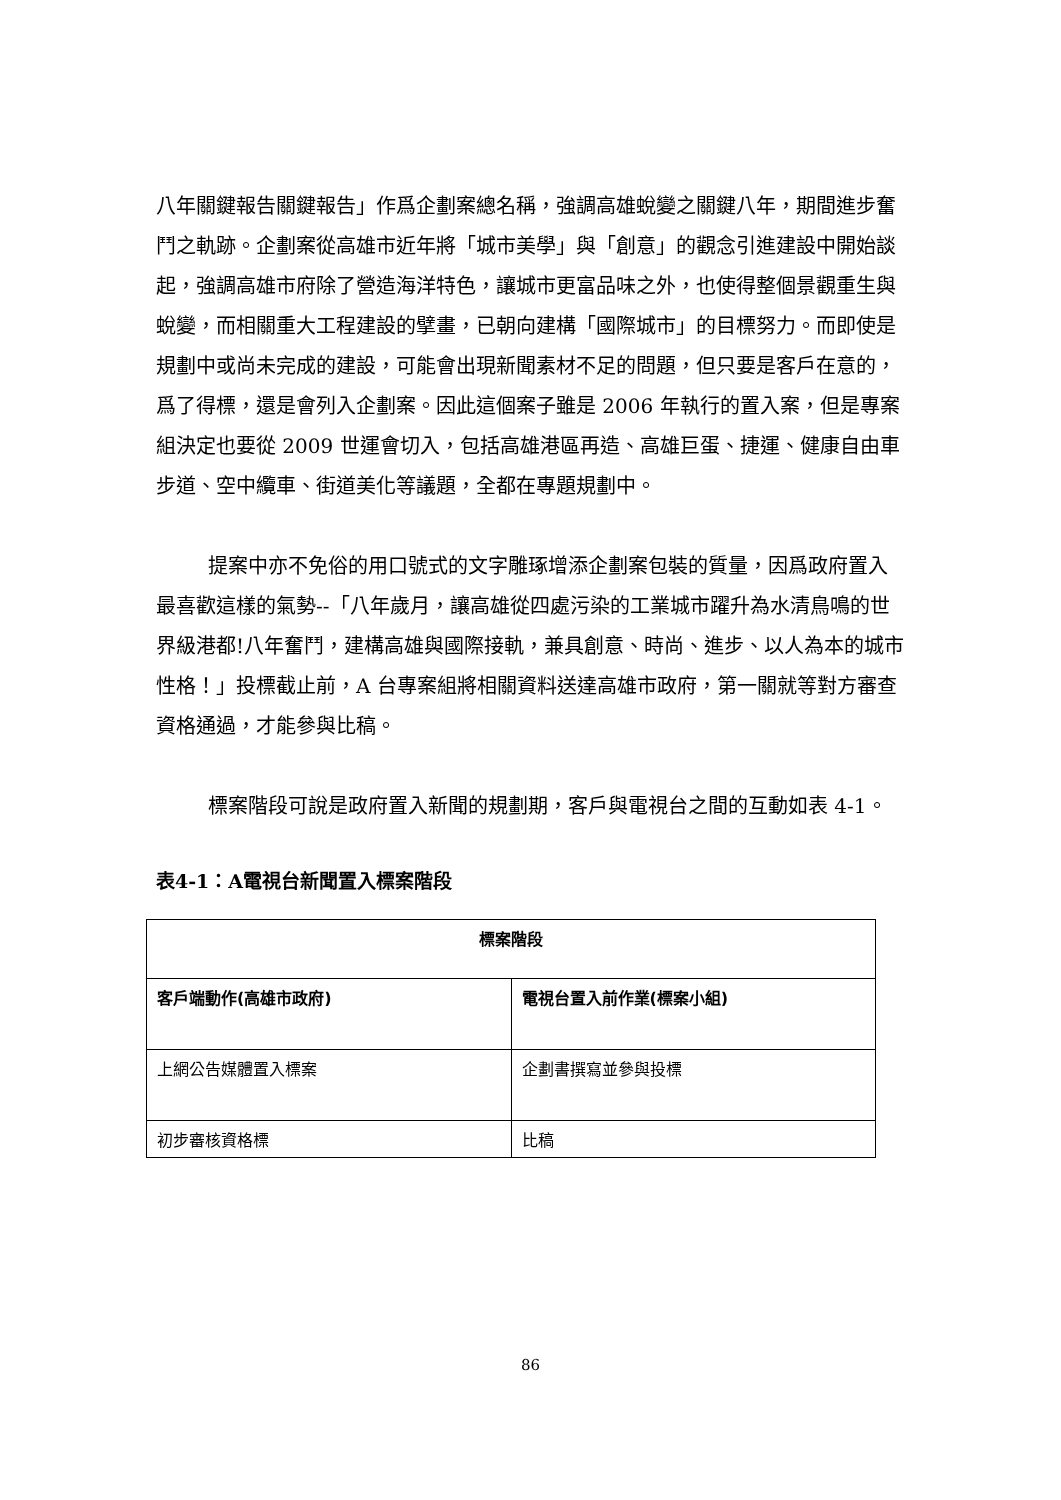八年關鍵報告關鍵報告」作爲企劃案總名稱，強調高雄蛻變之關鍵八年，期間進步奮鬥之軌跡。企劃案從高雄市近年將「城市美學」與「創意」的觀念引進建設中開始談起，強調高雄市府除了營造海洋特色，讓城市更富品味之外，也使得整個景觀重生與蛻變，而相關重大工程建設的擘畫，已朝向建構「國際城市」的目標努力。而即使是規劃中或尚未完成的建設，可能會出現新聞素材不足的問題，但只要是客戶在意的，爲了得標，還是會列入企劃案。因此這個案子雖是 2006 年執行的置入案，但是專案組決定也要從 2009 世運會切入，包括高雄港區再造、高雄巨蛋、捷運、健康自由車步道、空中纜車、街道美化等議題，全都在專題規劃中。
提案中亦不免俗的用口號式的文字雕琢增添企劃案包裝的質量，因爲政府置入最喜歡這樣的氣勢--「八年歲月，讓高雄從四處污染的工業城市躍升為水清鳥鳴的世界級港都!八年奮鬥，建構高雄與國際接軌，兼具創意、時尚、進步、以人為本的城市性格！」投標截止前，A 台專案組將相關資料送達高雄市政府，第一關就等對方審查資格通過，才能參與比稿。
標案階段可說是政府置入新聞的規劃期，客戶與電視台之間的互動如表 4-1。
表4-1：A電視台新聞置入標案階段
| 標案階段 | |
| --- | --- |
| 客戶端動作(高雄市政府) | 電視台置入前作業(標案小組) |
| 上網公告媒體置入標案 | 企劃書撰寫並參與投標 |
| 初步審核資格標 | 比稿 |
86